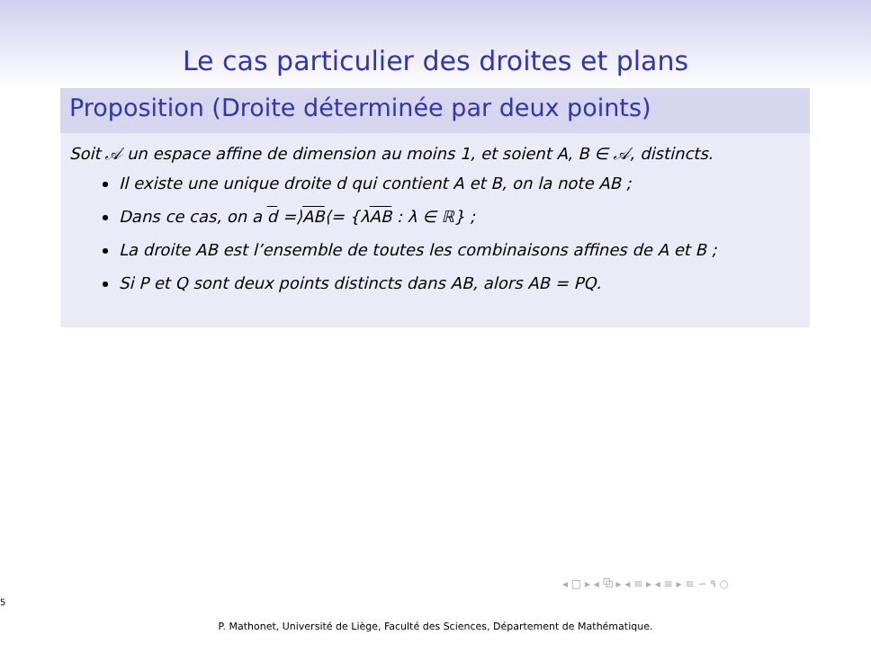Le cas particulier des droites et plans
Proposition (Droite déterminée par deux points)
Soit 𝒜 un espace affine de dimension au moins 1, et soient A, B ∈ 𝒜, distincts.
Il existe une unique droite d qui contient A et B, on la note AB ;
Dans ce cas, on a d =⟩AB⟨= {λAB : λ ∈ ℝ} ;
La droite AB est l’ensemble de toutes les combinaisons affines de A et B ;
Si P et Q sont deux points distincts dans AB, alors AB = PQ.
◂ □ ▸ ◂ ⧉ ▸ ◂ ≡ ▸ ◂ ≡ ▸ ≡ ∽ ۹ ○
5
P. Mathonet, Université de Liège, Faculté des Sciences, Département de Mathématique.